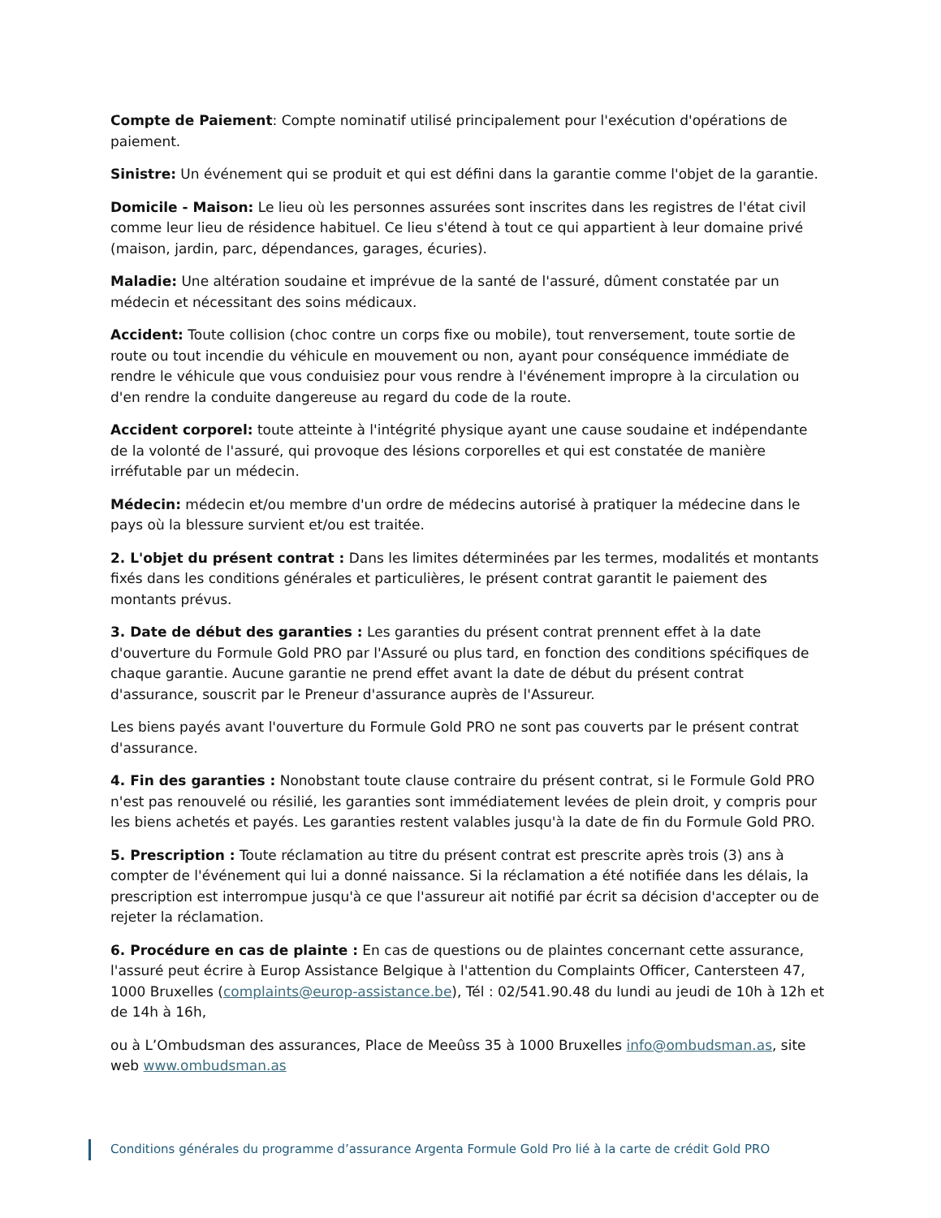Compte de Paiement: Compte nominatif utilisé principalement pour l'exécution d'opérations de paiement.
Sinistre: Un événement qui se produit et qui est défini dans la garantie comme l'objet de la garantie.
Domicile - Maison: Le lieu où les personnes assurées sont inscrites dans les registres de l'état civil comme leur lieu de résidence habituel. Ce lieu s'étend à tout ce qui appartient à leur domaine privé (maison, jardin, parc, dépendances, garages, écuries).
Maladie: Une altération soudaine et imprévue de la santé de l'assuré, dûment constatée par un médecin et nécessitant des soins médicaux.
Accident: Toute collision (choc contre un corps fixe ou mobile), tout renversement, toute sortie de route ou tout incendie du véhicule en mouvement ou non, ayant pour conséquence immédiate de rendre le véhicule que vous conduisiez pour vous rendre à l'événement impropre à la circulation ou d'en rendre la conduite dangereuse au regard du code de la route.
Accident corporel: toute atteinte à l'intégrité physique ayant une cause soudaine et indépendante de la volonté de l'assuré, qui provoque des lésions corporelles et qui est constatée de manière irréfutable par un médecin.
Médecin: médecin et/ou membre d'un ordre de médecins autorisé à pratiquer la médecine dans le pays où la blessure survient et/ou est traitée.
2. L'objet du présent contrat : Dans les limites déterminées par les termes, modalités et montants fixés dans les conditions générales et particulières, le présent contrat garantit le paiement des montants prévus.
3. Date de début des garanties : Les garanties du présent contrat prennent effet à la date d'ouverture du Formule Gold PRO par l'Assuré ou plus tard, en fonction des conditions spécifiques de chaque garantie. Aucune garantie ne prend effet avant la date de début du présent contrat d'assurance, souscrit par le Preneur d'assurance auprès de l'Assureur.
Les biens payés avant l'ouverture du Formule Gold PRO ne sont pas couverts par le présent contrat d'assurance.
4. Fin des garanties : Nonobstant toute clause contraire du présent contrat, si le Formule Gold PRO n'est pas renouvelé ou résilié, les garanties sont immédiatement levées de plein droit, y compris pour les biens achetés et payés. Les garanties restent valables jusqu'à la date de fin du Formule Gold PRO.
5. Prescription : Toute réclamation au titre du présent contrat est prescrite après trois (3) ans à compter de l'événement qui lui a donné naissance. Si la réclamation a été notifiée dans les délais, la prescription est interrompue jusqu'à ce que l'assureur ait notifié par écrit sa décision d'accepter ou de rejeter la réclamation.
6. Procédure en cas de plainte : En cas de questions ou de plaintes concernant cette assurance, l'assuré peut écrire à Europ Assistance Belgique à l'attention du Complaints Officer, Cantersteen 47, 1000 Bruxelles (complaints@europ-assistance.be), Tél : 02/541.90.48 du lundi au jeudi de 10h à 12h et de 14h à 16h,
ou à L’Ombudsman des assurances, Place de Meeûss 35 à 1000 Bruxelles info@ombudsman.as, site web www.ombudsman.as
Conditions générales du programme d’assurance Argenta Formule Gold Pro lié à la carte de crédit Gold PRO